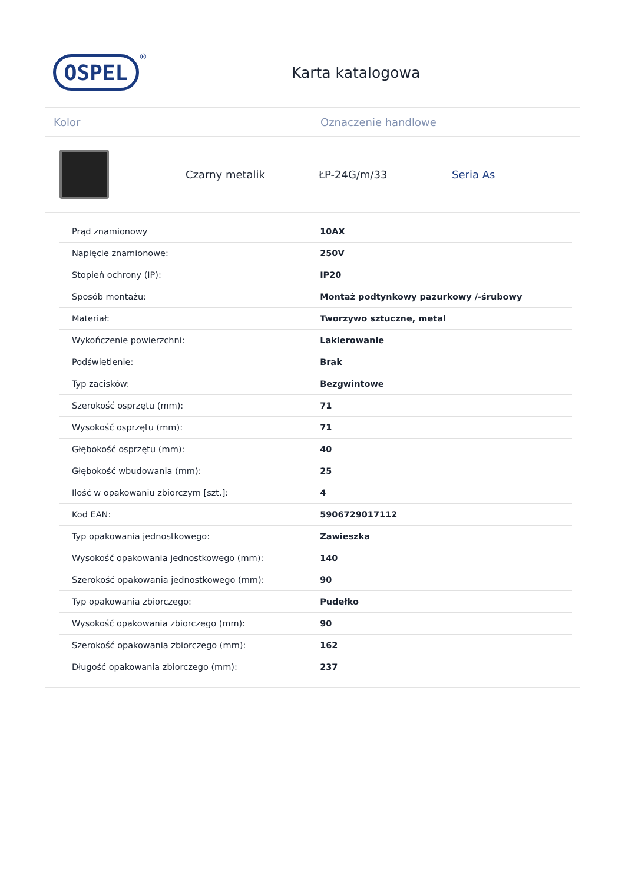OSPEL
®
Karta katalogowa
Kolor Oznaczenie handlowe
Czarny metalik ŁP-24G/m/33 Seria As
| Prąd znamionowy | 10AX |
| Napięcie znamionowe: | 250V |
| Stopień ochrony (IP): | IP20 |
| Sposób montażu: | Montaż podtynkowy pazurkowy /-śrubowy |
| Materiał: | Tworzywo sztuczne, metal |
| Wykończenie powierzchni: | Lakierowanie |
| Podświetlenie: | Brak |
| Typ zacisków: | Bezgwintowe |
| Szerokość osprzętu (mm): | 71 |
| Wysokość osprzętu (mm): | 71 |
| Głębokość osprzętu (mm): | 40 |
| Głębokość wbudowania (mm): | 25 |
| Ilość w opakowaniu zbiorczym [szt.]: | 4 |
| Kod EAN: | 5906729017112 |
| Typ opakowania jednostkowego: | Zawieszka |
| Wysokość opakowania jednostkowego (mm): | 140 |
| Szerokość opakowania jednostkowego (mm): | 90 |
| Typ opakowania zbiorczego: | Pudełko |
| Wysokość opakowania zbiorczego (mm): | 90 |
| Szerokość opakowania zbiorczego (mm): | 162 |
| Długość opakowania zbiorczego (mm): | 237 |